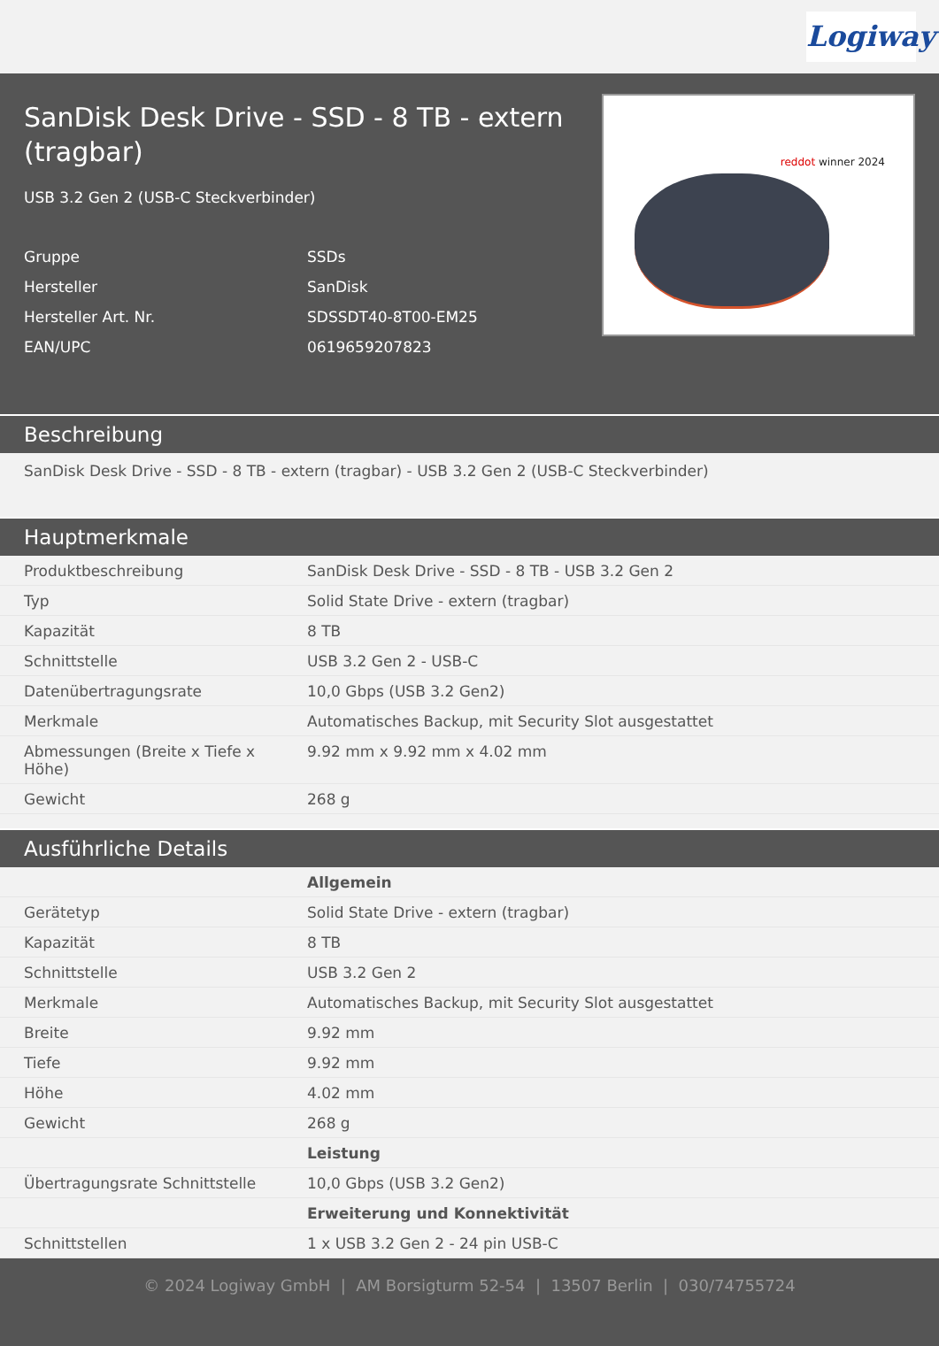Logiway
SanDisk Desk Drive - SSD - 8 TB - extern (tragbar)
USB 3.2 Gen 2 (USB-C Steckverbinder)
| Gruppe | SSDs |
| Hersteller | SanDisk |
| Hersteller Art. Nr. | SDSSDT40-8T00-EM25 |
| EAN/UPC | 0619659207823 |
reddot winner 2024
Beschreibung
SanDisk Desk Drive - SSD - 8 TB - extern (tragbar) - USB 3.2 Gen 2 (USB-C Steckverbinder)
Hauptmerkmale
| Produktbeschreibung | SanDisk Desk Drive - SSD - 8 TB - USB 3.2 Gen 2 |
| Typ | Solid State Drive - extern (tragbar) |
| Kapazität | 8 TB |
| Schnittstelle | USB 3.2 Gen 2 - USB-C |
| Datenübertragungsrate | 10,0 Gbps (USB 3.2 Gen2) |
| Merkmale | Automatisches Backup, mit Security Slot ausgestattet |
| Abmessungen (Breite x Tiefe x Höhe) | 9.92 mm x 9.92 mm x 4.02 mm |
| Gewicht | 268 g |
Ausführliche Details
| | Allgemein |
| Gerätetyp | Solid State Drive - extern (tragbar) |
| Kapazität | 8 TB |
| Schnittstelle | USB 3.2 Gen 2 |
| Merkmale | Automatisches Backup, mit Security Slot ausgestattet |
| Breite | 9.92 mm |
| Tiefe | 9.92 mm |
| Höhe | 4.02 mm |
| Gewicht | 268 g |
| | Leistung |
| Übertragungsrate Schnittstelle | 10,0 Gbps (USB 3.2 Gen2) |
| | Erweiterung und Konnektivität |
| Schnittstellen | 1 x USB 3.2 Gen 2 - 24 pin USB-C |
© 2024 Logiway GmbH | AM Borsigturm 52-54 | 13507 Berlin | 030/74755724